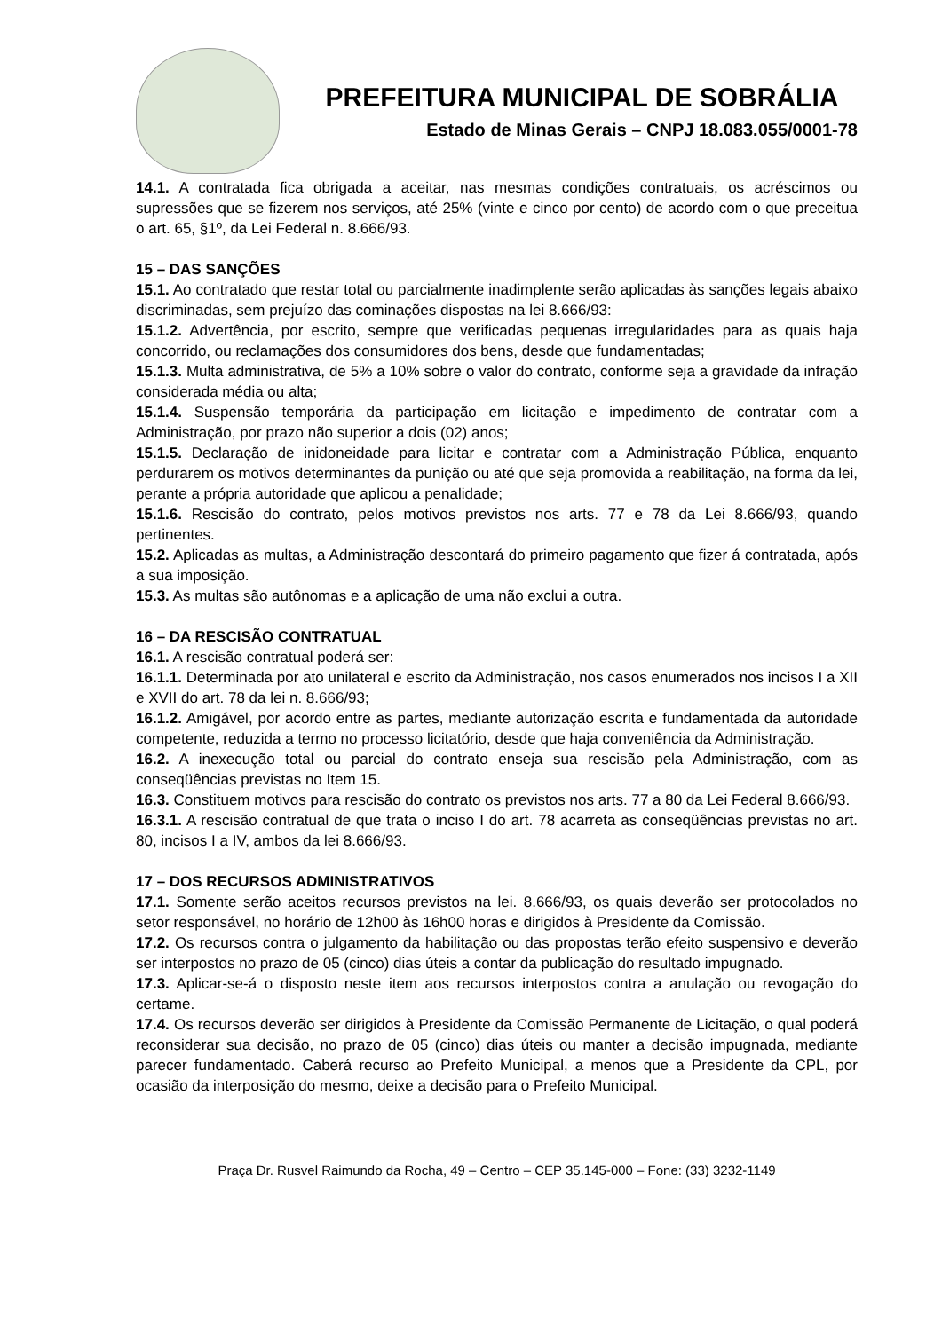PREFEITURA MUNICIPAL DE SOBRÁLIA
Estado de Minas Gerais – CNPJ 18.083.055/0001-78
14.1. A contratada fica obrigada a aceitar, nas mesmas condições contratuais, os acréscimos ou supressões que se fizerem nos serviços, até 25% (vinte e cinco por cento) de acordo com o que preceitua o art. 65, §1º, da Lei Federal n. 8.666/93.
15 – DAS SANÇÕES
15.1. Ao contratado que restar total ou parcialmente inadimplente serão aplicadas às sanções legais abaixo discriminadas, sem prejuízo das cominações dispostas na lei 8.666/93:
15.1.2. Advertência, por escrito, sempre que verificadas pequenas irregularidades para as quais haja concorrido, ou reclamações dos consumidores dos bens, desde que fundamentadas;
15.1.3. Multa administrativa, de 5% a 10% sobre o valor do contrato, conforme seja a gravidade da infração considerada média ou alta;
15.1.4. Suspensão temporária da participação em licitação e impedimento de contratar com a Administração, por prazo não superior a dois (02) anos;
15.1.5. Declaração de inidoneidade para licitar e contratar com a Administração Pública, enquanto perdurarem os motivos determinantes da punição ou até que seja promovida a reabilitação, na forma da lei, perante a própria autoridade que aplicou a penalidade;
15.1.6. Rescisão do contrato, pelos motivos previstos nos arts. 77 e 78 da Lei 8.666/93, quando pertinentes.
15.2. Aplicadas as multas, a Administração descontará do primeiro pagamento que fizer á contratada, após a sua imposição.
15.3. As multas são autônomas e a aplicação de uma não exclui a outra.
16 – DA RESCISÃO CONTRATUAL
16.1. A rescisão contratual poderá ser:
16.1.1. Determinada por ato unilateral e escrito da Administração, nos casos enumerados nos incisos I a XII e XVII do art. 78 da lei n. 8.666/93;
16.1.2. Amigável, por acordo entre as partes, mediante autorização escrita e fundamentada da autoridade competente, reduzida a termo no processo licitatório, desde que haja conveniência da Administração.
16.2. A inexecução total ou parcial do contrato enseja sua rescisão pela Administração, com as conseqüências previstas no Item 15.
16.3. Constituem motivos para rescisão do contrato os previstos nos arts. 77 a 80 da Lei Federal 8.666/93.
16.3.1. A rescisão contratual de que trata o inciso I do art. 78 acarreta as conseqüências previstas no art. 80, incisos I a IV, ambos da lei 8.666/93.
17 – DOS RECURSOS ADMINISTRATIVOS
17.1. Somente serão aceitos recursos previstos na lei. 8.666/93, os quais deverão ser protocolados no setor responsável, no horário de 12h00 às 16h00 horas e dirigidos à Presidente da Comissão.
17.2. Os recursos contra o julgamento da habilitação ou das propostas terão efeito suspensivo e deverão ser interpostos no prazo de 05 (cinco) dias úteis a contar da publicação do resultado impugnado.
17.3. Aplicar-se-á o disposto neste item aos recursos interpostos contra a anulação ou revogação do certame.
17.4. Os recursos deverão ser dirigidos à Presidente da Comissão Permanente de Licitação, o qual poderá reconsiderar sua decisão, no prazo de 05 (cinco) dias úteis ou manter a decisão impugnada, mediante parecer fundamentado. Caberá recurso ao Prefeito Municipal, a menos que a Presidente da CPL, por ocasião da interposição do mesmo, deixe a decisão para o Prefeito Municipal.
Praça Dr. Rusvel Raimundo da Rocha, 49 – Centro – CEP 35.145-000 – Fone: (33) 3232-1149